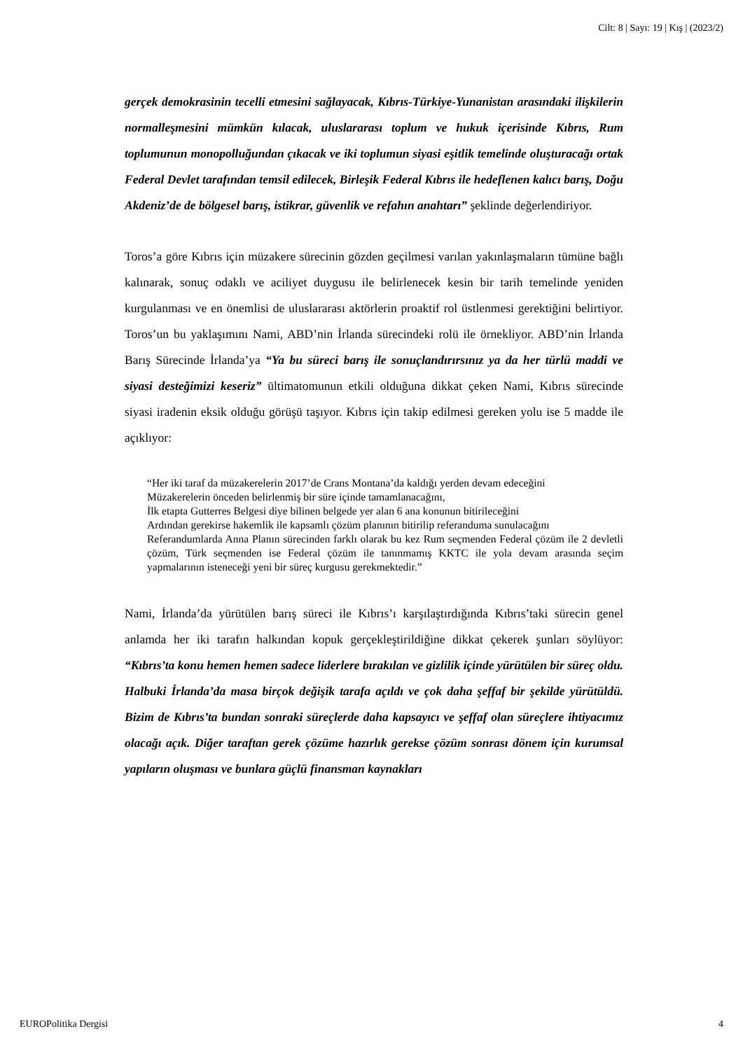Cilt: 8 | Sayı: 19 | Kış | (2023/2)
gerçek demokrasinin tecelli etmesini sağlayacak, Kıbrıs-Türkiye-Yunanistan arasındaki ilişkilerin normalleşmesini mümkün kılacak, uluslararası toplum ve hukuk içerisinde Kıbrıs, Rum toplumunun monopolluğundan çıkacak ve iki toplumun siyasi eşitlik temelinde oluşturacağı ortak Federal Devlet tarafından temsil edilecek, Birleşik Federal Kıbrıs ile hedeflenen kalıcı barış, Doğu Akdeniz’de de bölgesel barış, istikrar, güvenlik ve refahın anahtarı” şeklinde değerlendiriyor.
Toros’a göre Kıbrıs için müzakere sürecinin gözden geçilmesi varılan yakınlaşmaların tümüne bağlı kalınarak, sonuç odaklı ve aciliyet duygusu ile belirlenecek kesin bir tarih temelinde yeniden kurgulanması ve en önemlisi de uluslararası aktörlerin proaktif rol üstlenmesi gerektiğini belirtiyor. Toros’un bu yaklaşımını Nami, ABD’nin İrlanda sürecindeki rolü ile örnekliyor. ABD’nin İrlanda Barış Sürecinde İrlanda’ya “Ya bu süreci barış ile sonuçlandırırsınız ya da her türlü maddi ve siyasi desteğimizi keseriz” ültimatomunun etkili olduğuna dikkat çeken Nami, Kıbrıs sürecinde siyasi iradenin eksik olduğu görüşü taşıyor. Kıbrıs için takip edilmesi gereken yolu ise 5 madde ile açıklıyor:
“Her iki taraf da müzakerelerin 2017’de Crans Montana’da kaldığı yerden devam edeceğini
Müzakerelerin önceden belirlenmiş bir süre içinde tamamlanacağını,
İlk etapta Gutterres Belgesi diye bilinen belgede yer alan 6 ana konunun bitirileceğini
Ardından gerekirse hakemlik ile kapsamlı çözüm planının bitirilip referanduma sunulacağını
Referandumlarda Anna Planın sürecinden farklı olarak bu kez Rum seçmenden Federal çözüm ile 2 devletli çözüm, Türk seçmenden ise Federal çözüm ile tanınmamış KKTC ile yola devam arasında seçim yapmalarının isteneceği yeni bir süreç kurgusu gerekmektedir.”
Nami, İrlanda’da yürütülen barış süreci ile Kıbrıs’ı karşılaştırdığında Kıbrıs’taki sürecin genel anlamda her iki tarafın halkından kopuk gerçekleştirildiğine dikkat çekerek şunları söylüyor: “Kıbrıs’ta konu hemen hemen sadece liderlere bırakılan ve gizlilik içinde yürütülen bir süreç oldu. Halbuki İrlanda’da masa birçok değişik tarafa açıldı ve çok daha şeffaf bir şekilde yürütüldü. Bizim de Kıbrıs’ta bundan sonraki süreçlerde daha kapsayıcı ve şeffaf olan süreçlere ihtiyacımız olacağı açık. Diğer taraftan gerek çözüme hazırlık gerekse çözüm sonrası dönem için kurumsal yapıların oluşması ve bunlara güçlü finansman kaynakları
EUROPolitika Dergisi 4